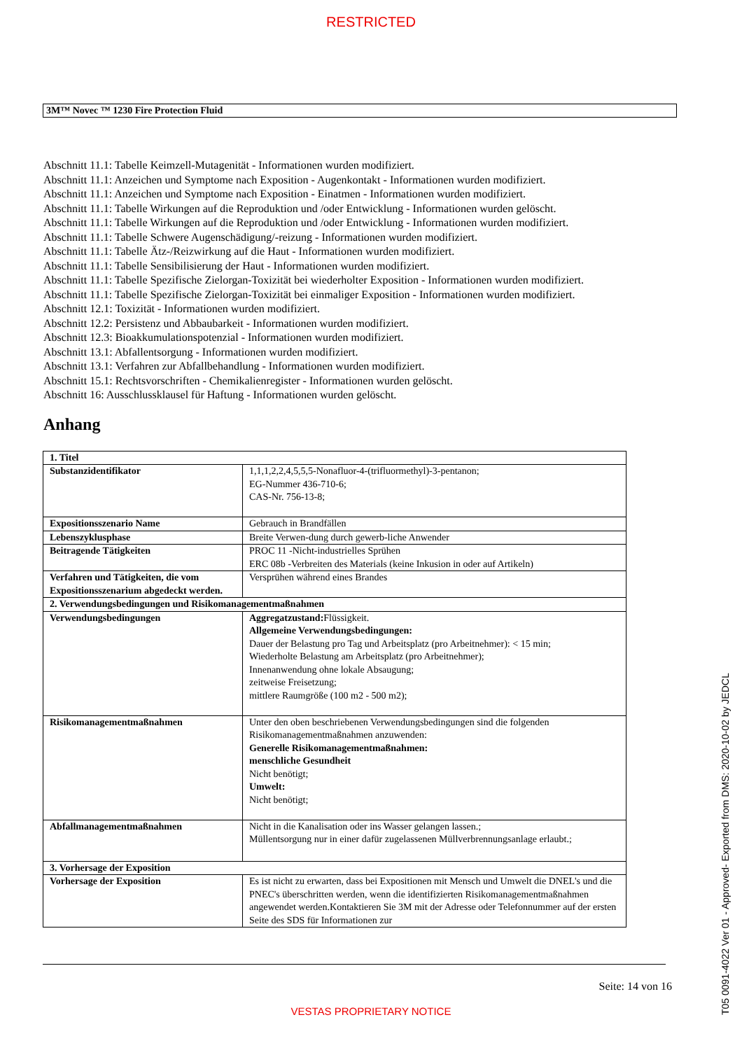RESTRICTED
3M™ Novec ™ 1230 Fire Protection Fluid
Abschnitt 11.1: Tabelle Keimzell-Mutagenität - Informationen wurden modifiziert.
Abschnitt 11.1: Anzeichen und Symptome nach Exposition - Augenkontakt - Informationen wurden modifiziert.
Abschnitt 11.1: Anzeichen und Symptome nach Exposition - Einatmen - Informationen wurden modifiziert.
Abschnitt 11.1: Tabelle Wirkungen auf die Reproduktion und /oder Entwicklung - Informationen wurden gelöscht.
Abschnitt 11.1: Tabelle Wirkungen auf die Reproduktion und /oder Entwicklung - Informationen wurden modifiziert.
Abschnitt 11.1: Tabelle Schwere Augenschädigung/-reizung - Informationen wurden modifiziert.
Abschnitt 11.1: Tabelle Ätz-/Reizwirkung auf die Haut - Informationen wurden modifiziert.
Abschnitt 11.1: Tabelle Sensibilisierung der Haut - Informationen wurden modifiziert.
Abschnitt 11.1: Tabelle Spezifische Zielorgan-Toxizität bei wiederholter Exposition - Informationen wurden modifiziert.
Abschnitt 11.1: Tabelle Spezifische Zielorgan-Toxizität bei einmaliger Exposition - Informationen wurden modifiziert.
Abschnitt 12.1: Toxizität - Informationen wurden modifiziert.
Abschnitt 12.2: Persistenz und Abbaubarkeit - Informationen wurden modifiziert.
Abschnitt 12.3: Bioakkumulationspotenzial - Informationen wurden modifiziert.
Abschnitt 13.1: Abfallentsorgung - Informationen wurden modifiziert.
Abschnitt 13.1: Verfahren zur Abfallbehandlung - Informationen wurden modifiziert.
Abschnitt 15.1: Rechtsvorschriften - Chemikalienregister - Informationen wurden gelöscht.
Abschnitt 16: Ausschlussklausel für Haftung - Informationen wurden gelöscht.
Anhang
| 1. Titel | |
| --- | --- |
| Substanzidentifikator | 1,1,1,2,2,4,5,5,5-Nonafluor-4-(trifluormethyl)-3-pentanon; EG-Nummer 436-710-6; CAS-Nr. 756-13-8; |
| Expositionsszenario Name | Gebrauch in Brandfällen |
| Lebenszyklusphase | Breite Verwen-dung durch gewerb-liche Anwender |
| Beitragende Tätigkeiten | PROC 11 -Nicht-industrielles Sprühen ERC 08b -Verbreiten des Materials (keine Inkusion in oder auf Artikeln) |
| Verfahren und Tätigkeiten, die vom Expositionsszenarium abgedeckt werden. | Versprühen während eines Brandes |
| 2. Verwendungsbedingungen und Risikomanagementmaßnahmen | |
| Verwendungsbedingungen | Aggregatzustand: Flüssigkeit. Allgemeine Verwendungsbedingungen: Dauer der Belastung pro Tag und Arbeitsplatz (pro Arbeitnehmer): < 15 min; Wiederholte Belastung am Arbeitsplatz (pro Arbeitnehmer); Innenanwendung ohne lokale Absaugung; zeitweise Freisetzung; mittlere Raumgröße (100 m2 - 500 m2); |
| Risikomanagementmaßnahmen | Unter den oben beschriebenen Verwendungsbedingungen sind die folgenden Risikomanagementmaßnahmen anzuwenden: Generelle Risikomanagementmaßnahmen: menschliche Gesundheit Nicht benötigt; Umwelt: Nicht benötigt; |
| Abfallmanagementmaßnahmen | Nicht in die Kanalisation oder ins Wasser gelangen lassen.; Müllentsorgung nur in einer dafür zugelassenen Müllverbrennungsanlage erlaubt.; |
| 3. Vorhersage der Exposition | |
| Vorhersage der Exposition | Es ist nicht zu erwarten, dass bei Expositionen mit Mensch und Umwelt die DNEL's und die PNEC's überschritten werden, wenn die identifizierten Risikomanagementmaßnahmen angewendet werden.Kontaktieren Sie 3M mit der Adresse oder Telefonnummer auf der ersten Seite des SDS für Informationen zur |
Seite: 14 von 16
VESTAS PROPRIETARY NOTICE
T05 0091-4022 Ver 01 - Approved- Exported from DMS: 2020-10-02 by JEDCL